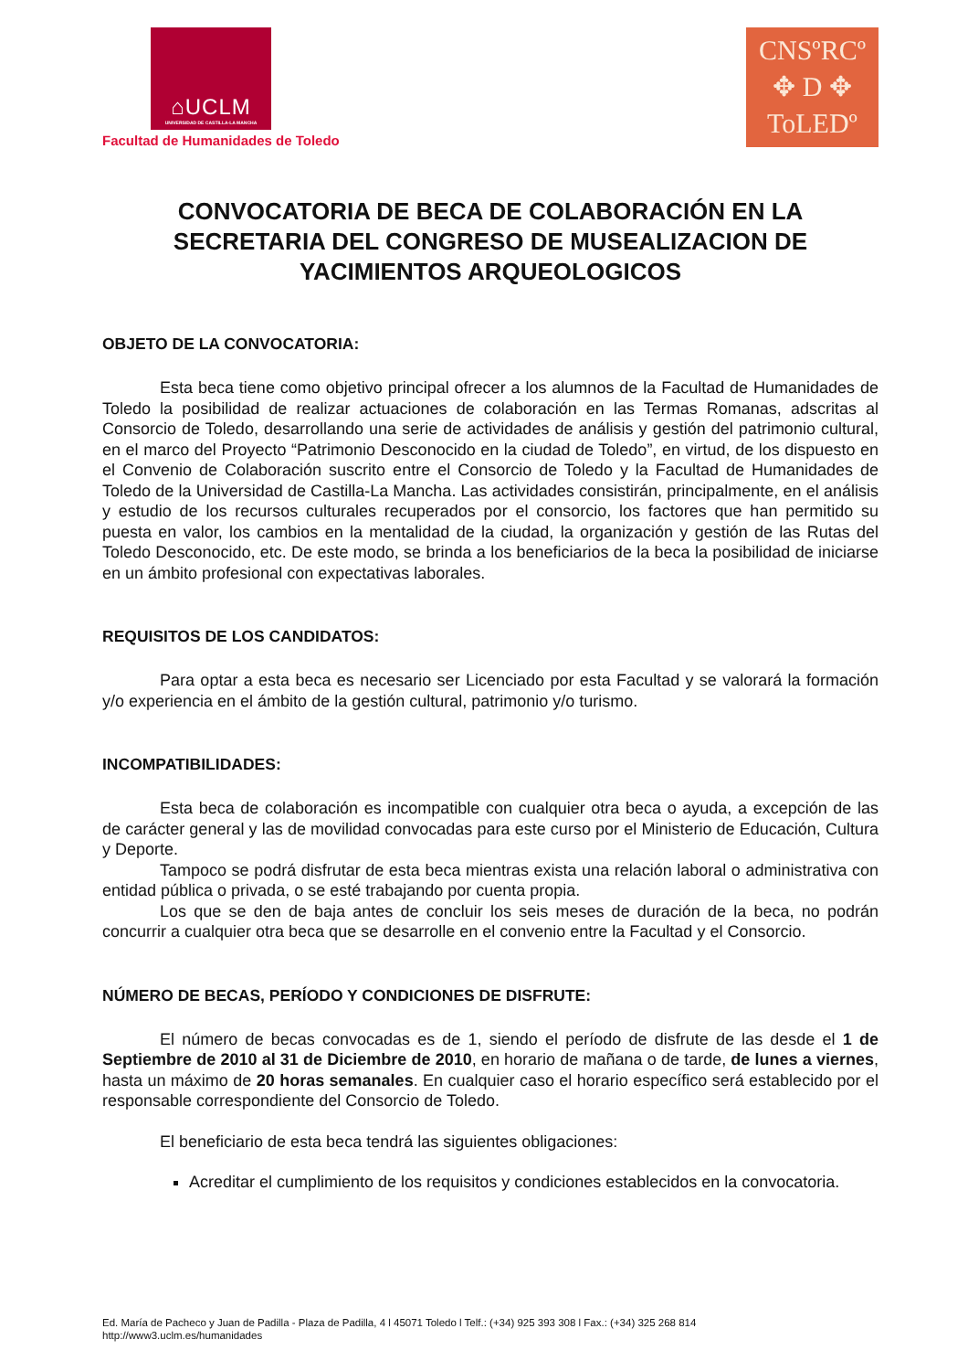⌂UCLM
UNIVERSIDAD DE CASTILLA-LA MANCHA
Facultad de Humanidades de Toledo
CNSºRCº
✥ D ✥
ToLEDº
CONVOCATORIA DE BECA DE COLABORACIÓN EN LA SECRETARIA DEL CONGRESO DE MUSEALIZACION DE YACIMIENTOS ARQUEOLOGICOS
OBJETO DE LA CONVOCATORIA:
Esta beca tiene como objetivo principal ofrecer a los alumnos de la Facultad de Humanidades de Toledo la posibilidad de realizar actuaciones de colaboración en las Termas Romanas, adscritas al Consorcio de Toledo, desarrollando una serie de actividades de análisis y gestión del patrimonio cultural, en el marco del Proyecto “Patrimonio Desconocido en la ciudad de Toledo”, en virtud, de los dispuesto en el Convenio de Colaboración suscrito entre el Consorcio de Toledo y la Facultad de Humanidades de Toledo de la Universidad de Castilla-La Mancha. Las actividades consistirán, principalmente, en el análisis y estudio de los recursos culturales recuperados por el consorcio, los factores que han permitido su puesta en valor, los cambios en la mentalidad de la ciudad, la organización y gestión de las Rutas del Toledo Desconocido, etc. De este modo, se brinda a los beneficiarios de la beca la posibilidad de iniciarse en un ámbito profesional con expectativas laborales.
REQUISITOS DE LOS CANDIDATOS:
Para optar a esta beca es necesario ser Licenciado por esta Facultad y se valorará la formación y/o experiencia en el ámbito de la gestión cultural, patrimonio y/o turismo.
INCOMPATIBILIDADES:
Esta beca de colaboración es incompatible con cualquier otra beca o ayuda, a excepción de las de carácter general y las de movilidad convocadas para este curso por el Ministerio de Educación, Cultura y Deporte.
Tampoco se podrá disfrutar de esta beca mientras exista una relación laboral o administrativa con entidad pública o privada, o se esté trabajando por cuenta propia.
Los que se den de baja antes de concluir los seis meses de duración de la beca, no podrán concurrir a cualquier otra beca que se desarrolle en el convenio entre la Facultad y el Consorcio.
NÚMERO DE BECAS, PERÍODO Y CONDICIONES DE DISFRUTE:
El número de becas convocadas es de 1, siendo el período de disfrute de las desde el 1 de Septiembre de 2010 al 31 de Diciembre de 2010, en horario de mañana o de tarde, de lunes a viernes, hasta un máximo de 20 horas semanales. En cualquier caso el horario específico será establecido por el responsable correspondiente del Consorcio de Toledo.
El beneficiario de esta beca tendrá las siguientes obligaciones:
Acreditar el cumplimiento de los requisitos y condiciones establecidos en la convocatoria.
Ed. María de Pacheco y Juan de Padilla - Plaza de Padilla, 4 l 45071 Toledo l Telf.: (+34) 925 393 308 l Fax.: (+34) 325 268 814
http://www3.uclm.es/humanidades